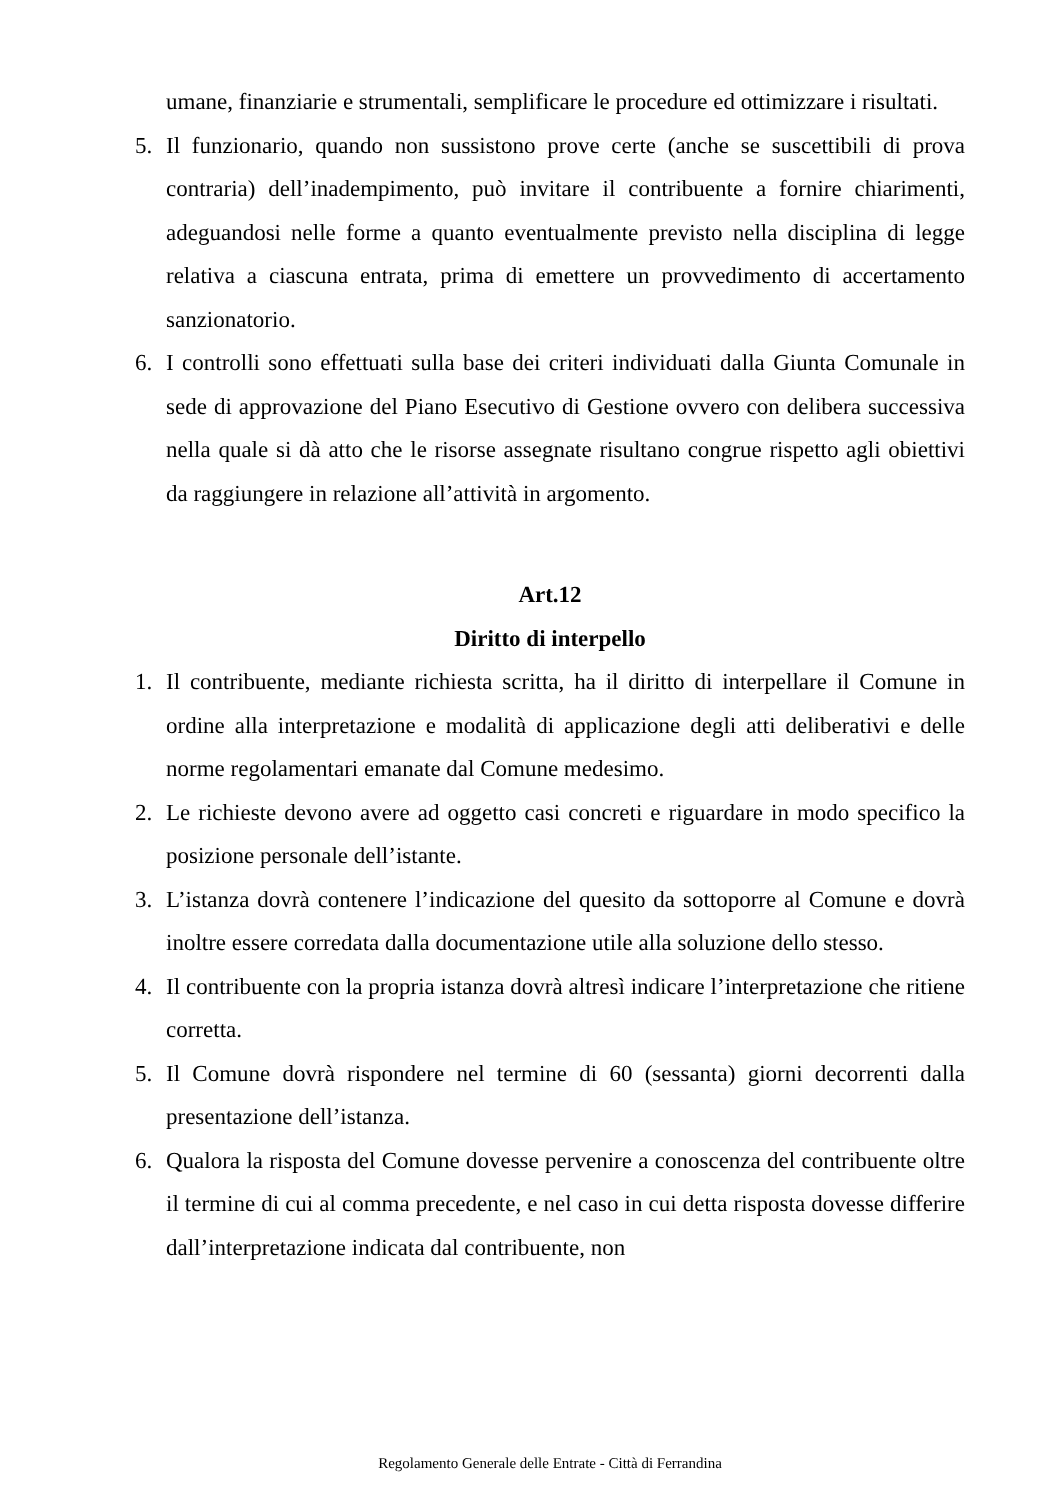umane, finanziarie e strumentali, semplificare le procedure ed ottimizzare i risultati.
5. Il funzionario, quando non sussistono prove certe (anche se suscettibili di prova contraria) dell’inadempimento, può invitare il contribuente a fornire chiarimenti, adeguandosi nelle forme a quanto eventualmente previsto nella disciplina di legge relativa a ciascuna entrata, prima di emettere un provvedimento di accertamento sanzionatorio.
6. I controlli sono effettuati sulla base dei criteri individuati dalla Giunta Comunale in sede di approvazione del Piano Esecutivo di Gestione ovvero con delibera successiva nella quale si dà atto che le risorse assegnate risultano congrue rispetto agli obiettivi da raggiungere in relazione all’attività in argomento.
Art.12
Diritto di interpello
1. Il contribuente, mediante richiesta scritta, ha il diritto di interpellare il Comune in ordine alla interpretazione e modalità di applicazione degli atti deliberativi e delle norme regolamentari emanate dal Comune medesimo.
2. Le richieste devono avere ad oggetto casi concreti e riguardare in modo specifico la posizione personale dell’istante.
3. L’istanza dovrà contenere l’indicazione del quesito da sottoporre al Comune e dovrà inoltre essere corredata dalla documentazione utile alla soluzione dello stesso.
4. Il contribuente con la propria istanza dovrà altresì indicare l’interpretazione che ritiene corretta.
5. Il Comune dovrà rispondere nel termine di 60 (sessanta) giorni decorrenti dalla presentazione dell’istanza.
6. Qualora la risposta del Comune dovesse pervenire a conoscenza del contribuente oltre il termine di cui al comma precedente, e nel caso in cui detta risposta dovesse differire dall’interpretazione indicata dal contribuente, non
Regolamento Generale delle Entrate - Città di Ferrandina